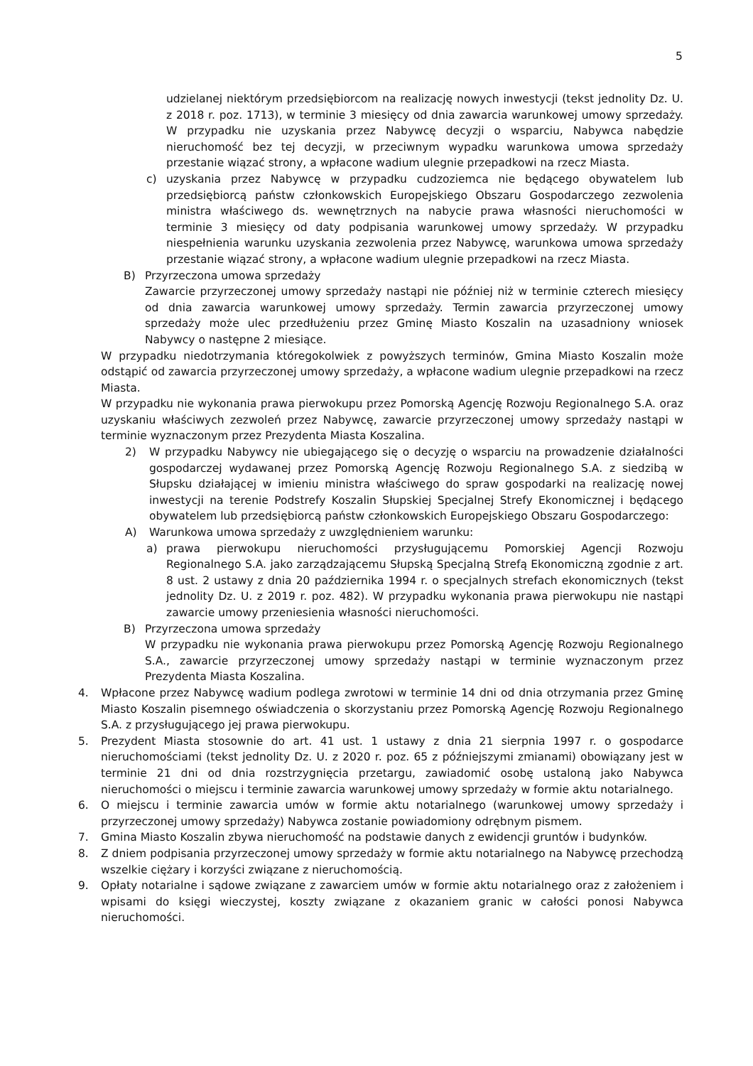5
udzielanej niektórym przedsiębiorcom na realizację nowych inwestycji (tekst jednolity Dz. U. z 2018 r. poz. 1713), w terminie 3 miesięcy od dnia zawarcia warunkowej umowy sprzedaży. W przypadku nie uzyskania przez Nabywcę decyzji o wsparciu, Nabywca nabędzie nieruchomość bez tej decyzji, w przeciwnym wypadku warunkowa umowa sprzedaży przestanie wiązać strony, a wpłacone wadium ulegnie przepadkowi na rzecz Miasta.
c) uzyskania przez Nabywcę w przypadku cudzoziemca nie będącego obywatelem lub przedsiębiorcą państw członkowskich Europejskiego Obszaru Gospodarczego zezwolenia ministra właściwego ds. wewnętrznych na nabycie prawa własności nieruchomości w terminie 3 miesięcy od daty podpisania warunkowej umowy sprzedaży. W przypadku niespełnienia warunku uzyskania zezwolenia przez Nabywcę, warunkowa umowa sprzedaży przestanie wiązać strony, a wpłacone wadium ulegnie przepadkowi na rzecz Miasta.
B) Przyrzeczona umowa sprzedaży
Zawarcie przyrzeczonej umowy sprzedaży nastąpi nie później niż w terminie czterech miesięcy od dnia zawarcia warunkowej umowy sprzedaży. Termin zawarcia przyrzeczonej umowy sprzedaży może ulec przedłużeniu przez Gminę Miasto Koszalin na uzasadniony wniosek Nabywcy o następne 2 miesiące.
W przypadku niedotrzymania któregokolwiek z powyższych terminów, Gmina Miasto Koszalin może odstąpić od zawarcia przyrzeczonej umowy sprzedaży, a wpłacone wadium ulegnie przepadkowi na rzecz Miasta.
W przypadku nie wykonania prawa pierwokupu przez Pomorską Agencję Rozwoju Regionalnego S.A. oraz uzyskaniu właściwych zezwoleń przez Nabywcę, zawarcie przyrzeczonej umowy sprzedaży nastąpi w terminie wyznaczonym przez Prezydenta Miasta Koszalina.
2) W przypadku Nabywcy nie ubiegającego się o decyzję o wsparciu na prowadzenie działalności gospodarczej wydawanej przez Pomorską Agencję Rozwoju Regionalnego S.A. z siedzibą w Słupsku działającej w imieniu ministra właściwego do spraw gospodarki na realizację nowej inwestycji na terenie Podstrefy Koszalin Słupskiej Specjalnej Strefy Ekonomicznej i będącego obywatelem lub przedsiębiorcą państw członkowskich Europejskiego Obszaru Gospodarczego:
A) Warunkowa umowa sprzedaży z uwzględnieniem warunku:
a) prawa pierwokupu nieruchomości przysługującemu Pomorskiej Agencji Rozwoju Regionalnego S.A. jako zarządzającemu Słupską Specjalną Strefą Ekonomiczną zgodnie z art. 8 ust. 2 ustawy z dnia 20 października 1994 r. o specjalnych strefach ekonomicznych (tekst jednolity Dz. U. z 2019 r. poz. 482). W przypadku wykonania prawa pierwokupu nie nastąpi zawarcie umowy przeniesienia własności nieruchomości.
B) Przyrzeczona umowa sprzedaży
W przypadku nie wykonania prawa pierwokupu przez Pomorską Agencję Rozwoju Regionalnego S.A., zawarcie przyrzeczonej umowy sprzedaży nastąpi w terminie wyznaczonym przez Prezydenta Miasta Koszalina.
4. Wpłacone przez Nabywcę wadium podlega zwrotowi w terminie 14 dni od dnia otrzymania przez Gminę Miasto Koszalin pisemnego oświadczenia o skorzystaniu przez Pomorską Agencję Rozwoju Regionalnego S.A. z przysługującego jej prawa pierwokupu.
5. Prezydent Miasta stosownie do art. 41 ust. 1 ustawy z dnia 21 sierpnia 1997 r. o gospodarce nieruchomościami (tekst jednolity Dz. U. z 2020 r. poz. 65 z późniejszymi zmianami) obowiązany jest w terminie 21 dni od dnia rozstrzygnięcia przetargu, zawiadomić osobę ustaloną jako Nabywca nieruchomości o miejscu i terminie zawarcia warunkowej umowy sprzedaży w formie aktu notarialnego.
6. O miejscu i terminie zawarcia umów w formie aktu notarialnego (warunkowej umowy sprzedaży i przyrzeczonej umowy sprzedaży) Nabywca zostanie powiadomiony odrębnym pismem.
7. Gmina Miasto Koszalin zbywa nieruchomość na podstawie danych z ewidencji gruntów i budynków.
8. Z dniem podpisania przyrzeczonej umowy sprzedaży w formie aktu notarialnego na Nabywcę przechodzą wszelkie ciężary i korzyści związane z nieruchomością.
9. Opłaty notarialne i sądowe związane z zawarciem umów w formie aktu notarialnego oraz z założeniem i wpisami do księgi wieczystej, koszty związane z okazaniem granic w całości ponosi Nabywca nieruchomości.